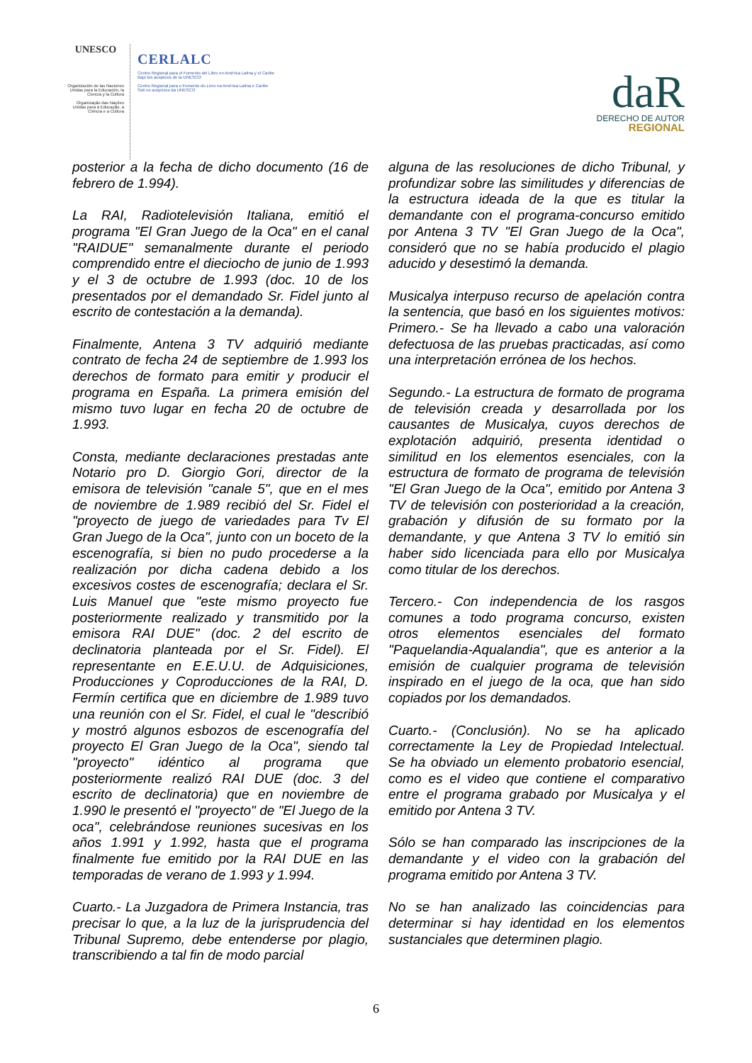UNESCO
Organización de las Naciones Unidas para la Educación, la Ciencia y la Cultura
Organização das Nações Unidas para a Educação, a Ciência e a Cultura
CERLALC
Centro Regional para el Fomento del Libro en América Latina y el Caribe
Bajo los auspicios de la UNESCO
Centro Regional para o Fomento do Livro na América Latina e Caribe
Sob os auspícios da UNESCO
daR
DERECHO DE AUTOR
REGIONAL
posterior a la fecha de dicho documento (16 de febrero de 1.994).
La RAI, Radiotelevisión Italiana, emitió el programa "El Gran Juego de la Oca" en el canal "RAIDUE" semanalmente durante el periodo comprendido entre el dieciocho de junio de 1.993 y el 3 de octubre de 1.993 (doc. 10 de los presentados por el demandado Sr. Fidel junto al escrito de contestación a la demanda).
Finalmente, Antena 3 TV adquirió mediante contrato de fecha 24 de septiembre de 1.993 los derechos de formato para emitir y producir el programa en España. La primera emisión del mismo tuvo lugar en fecha 20 de octubre de 1.993.
Consta, mediante declaraciones prestadas ante Notario pro D. Giorgio Gori, director de la emisora de televisión "canale 5", que en el mes de noviembre de 1.989 recibió del Sr. Fidel el "proyecto de juego de variedades para Tv El Gran Juego de la Oca", junto con un boceto de la escenografía, si bien no pudo procederse a la realización por dicha cadena debido a los excesivos costes de escenografía; declara el Sr. Luis Manuel que "este mismo proyecto fue posteriormente realizado y transmitido por la emisora RAI DUE" (doc. 2 del escrito de declinatoria planteada por el Sr. Fidel). El representante en E.E.U.U. de Adquisiciones, Producciones y Coproducciones de la RAI, D. Fermín certifica que en diciembre de 1.989 tuvo una reunión con el Sr. Fidel, el cual le "describió y mostró algunos esbozos de escenografía del proyecto El Gran Juego de la Oca", siendo tal "proyecto" idéntico al programa que posteriormente realizó RAI DUE (doc. 3 del escrito de declinatoria) que en noviembre de 1.990 le presentó el "proyecto" de "El Juego de la oca", celebrándose reuniones sucesivas en los años 1.991 y 1.992, hasta que el programa finalmente fue emitido por la RAI DUE en las temporadas de verano de 1.993 y 1.994.
Cuarto.- La Juzgadora de Primera Instancia, tras precisar lo que, a la luz de la jurisprudencia del Tribunal Supremo, debe entenderse por plagio, transcribiendo a tal fin de modo parcial
alguna de las resoluciones de dicho Tribunal, y profundizar sobre las similitudes y diferencias de la estructura ideada de la que es titular la demandante con el programa-concurso emitido por Antena 3 TV "El Gran Juego de la Oca", consideró que no se había producido el plagio aducido y desestimó la demanda.
Musicalya interpuso recurso de apelación contra la sentencia, que basó en los siguientes motivos: Primero.- Se ha llevado a cabo una valoración defectuosa de las pruebas practicadas, así como una interpretación errónea de los hechos.
Segundo.- La estructura de formato de programa de televisión creada y desarrollada por los causantes de Musicalya, cuyos derechos de explotación adquirió, presenta identidad o similitud en los elementos esenciales, con la estructura de formato de programa de televisión "El Gran Juego de la Oca", emitido por Antena 3 TV de televisión con posterioridad a la creación, grabación y difusión de su formato por la demandante, y que Antena 3 TV lo emitió sin haber sido licenciada para ello por Musicalya como titular de los derechos.
Tercero.- Con independencia de los rasgos comunes a todo programa concurso, existen otros elementos esenciales del formato "Paquelandia-Aqualandia", que es anterior a la emisión de cualquier programa de televisión inspirado en el juego de la oca, que han sido copiados por los demandados.
Cuarto.- (Conclusión). No se ha aplicado correctamente la Ley de Propiedad Intelectual. Se ha obviado un elemento probatorio esencial, como es el video que contiene el comparativo entre el programa grabado por Musicalya y el emitido por Antena 3 TV.
Sólo se han comparado las inscripciones de la demandante y el video con la grabación del programa emitido por Antena 3 TV.
No se han analizado las coincidencias para determinar si hay identidad en los elementos sustanciales que determinen plagio.
6